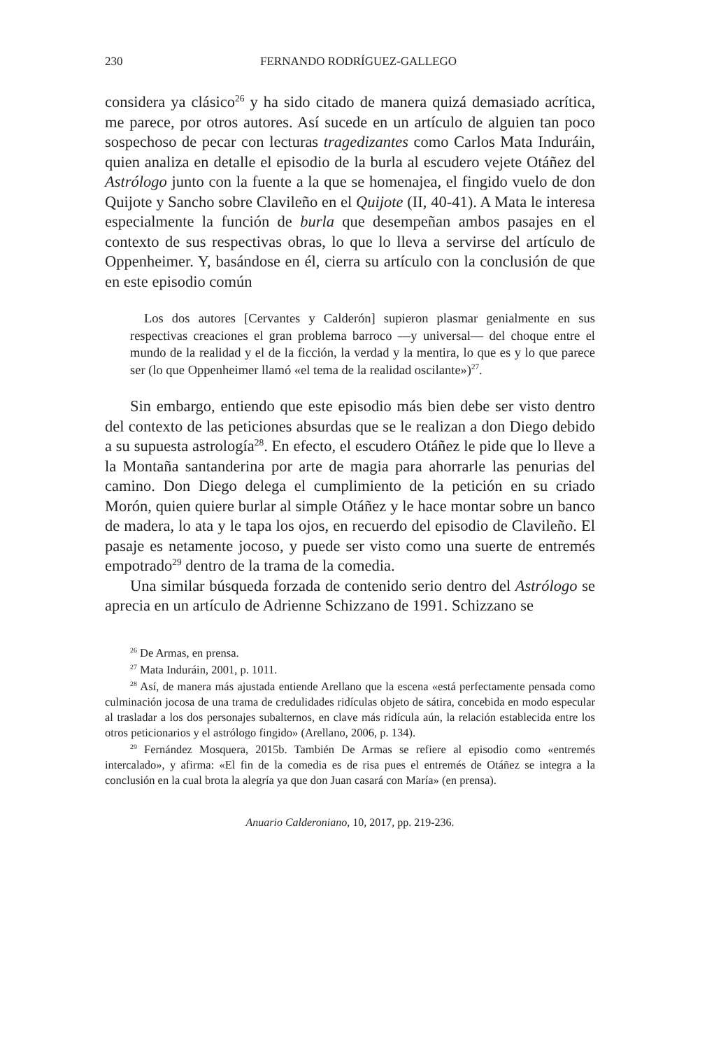230 FERNANDO RODRÍGUEZ-GALLEGO
considera ya clásico<sup>26</sup> y ha sido citado de manera quizá demasiado acrítica, me parece, por otros autores. Así sucede en un artículo de alguien tan poco sospechoso de pecar con lecturas tragedizantes como Carlos Mata Induráin, quien analiza en detalle el episodio de la burla al escudero vejete Otáñez del Astrólogo junto con la fuente a la que se homenajea, el fingido vuelo de don Quijote y Sancho sobre Clavileño en el Quijote (II, 40-41). A Mata le interesa especialmente la función de burla que desempeñan ambos pasajes en el contexto de sus respectivas obras, lo que lo lleva a servirse del artículo de Oppenheimer. Y, basándose en él, cierra su artículo con la conclusión de que en este episodio común
Los dos autores [Cervantes y Calderón] supieron plasmar genialmente en sus respectivas creaciones el gran problema barroco —y universal— del choque entre el mundo de la realidad y el de la ficción, la verdad y la mentira, lo que es y lo que parece ser (lo que Oppenheimer llamó «el tema de la realidad oscilante»)<sup>27</sup>.
Sin embargo, entiendo que este episodio más bien debe ser visto dentro del contexto de las peticiones absurdas que se le realizan a don Diego debido a su supuesta astrología<sup>28</sup>. En efecto, el escudero Otáñez le pide que lo lleve a la Montaña santanderina por arte de magia para ahorrarle las penurias del camino. Don Diego delega el cumplimiento de la petición en su criado Morón, quien quiere burlar al simple Otáñez y le hace montar sobre un banco de madera, lo ata y le tapa los ojos, en recuerdo del episodio de Clavileño. El pasaje es netamente jocoso, y puede ser visto como una suerte de entremés empotrado<sup>29</sup> dentro de la trama de la comedia.
Una similar búsqueda forzada de contenido serio dentro del Astrólogo se aprecia en un artículo de Adrienne Schizzano de 1991. Schizzano se
<sup>26</sup> De Armas, en prensa.
<sup>27</sup> Mata Induráin, 2001, p. 1011.
<sup>28</sup> Así, de manera más ajustada entiende Arellano que la escena «está perfectamente pensada como culminación jocosa de una trama de credulidades ridículas objeto de sátira, concebida en modo especular al trasladar a los dos personajes subalternos, en clave más ridícula aún, la relación establecida entre los otros peticionarios y el astrólogo fingido» (Arellano, 2006, p. 134).
<sup>29</sup> Fernández Mosquera, 2015b. También De Armas se refiere al episodio como «entremés intercalado», y afirma: «El fin de la comedia es de risa pues el entremés de Otáñez se integra a la conclusión en la cual brota la alegría ya que don Juan casará con María» (en prensa).
Anuario Calderoniano, 10, 2017, pp. 219-236.